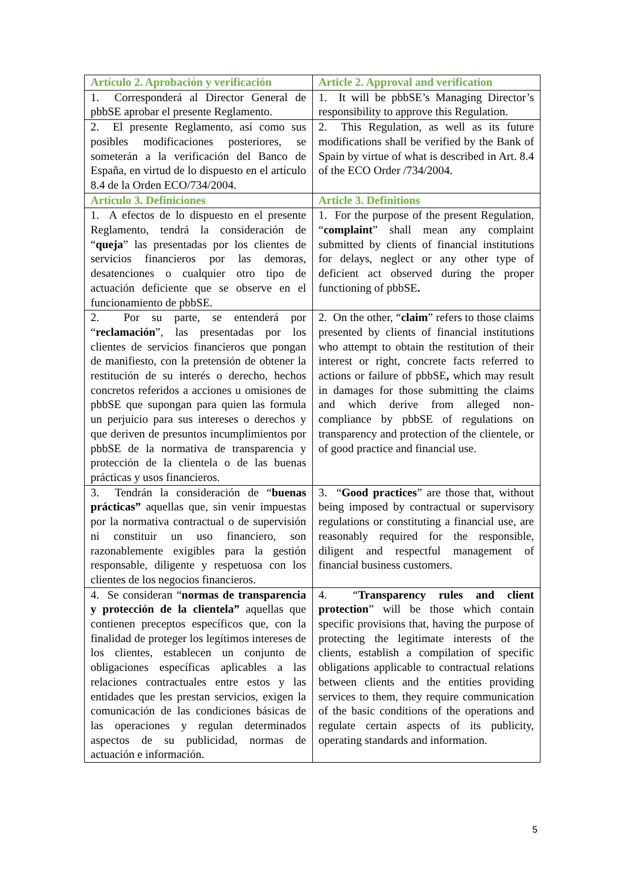| Artículo 2. Aprobación y verificación | Article 2. Approval and verification |
| 1. Corresponderá al Director General de pbbSE aprobar el presente Reglamento. | 1. It will be pbbSE’s Managing Director’s responsibility to approve this Regulation. |
| 2. El presente Reglamento, así como sus posibles modificaciones posteriores, se someterán a la verificación del Banco de España, en virtud de lo dispuesto en el artículo 8.4 de la Orden ECO/734/2004. | 2. This Regulation, as well as its future modifications shall be verified by the Bank of Spain by virtue of what is described in Art. 8.4 of the ECO Order /734/2004. |
| Artículo 3. Definiciones | Article 3. Definitions |
| 1. A efectos de lo dispuesto en el presente Reglamento, tendrá la consideración de “ queja ” las presentadas por los clientes de servicios financieros por las demoras, desatenciones o cualquier otro tipo de actuación deficiente que se observe en el funcionamiento de pbbSE. | 1. For the purpose of the present Regulation, “ complaint ” shall mean any complaint submitted by clients of financial institutions for delays, neglect or any other type of deficient act observed during the proper functioning of pbbSE . |
| 2. Por su parte, se entenderá por “ reclamación ”, las presentadas por los clientes de servicios financieros que pongan de manifiesto, con la pretensión de obtener la restitución de su interés o derecho, hechos concretos referidos a acciones u omisiones de pbbSE que supongan para quien las formula un perjuicio para sus intereses o derechos y que deriven de presuntos incumplimientos por pbbSE de la normativa de transparencia y protección de la clientela o de las buenas prácticas y usos financieros. | 2. On the other, “ claim ” refers to those claims presented by clients of financial institutions who attempt to obtain the restitution of their interest or right, concrete facts referred to actions or failure of pbbSE , which may result in damages for those submitting the claims and which derive from alleged non-compliance by pbbSE of regulations on transparency and protection of the clientele, or of good practice and financial use. |
| 3. Tendrán la consideración de “ buenas prácticas” aquellas que, sin venir impuestas por la normativa contractual o de supervisión ni constituir un uso financiero, son razonablemente exigibles para la gestión responsable, diligente y respetuosa con los clientes de los negocios financieros. | 3. “ Good practices ” are those that, without being imposed by contractual or supervisory regulations or constituting a financial use, are reasonably required for the responsible, diligent and respectful management of financial business customers. |
| 4. Se consideran “ normas de transparencia y protección de la clientela” aquellas que contienen preceptos específicos que, con la finalidad de proteger los legítimos intereses de los clientes, establecen un conjunto de obligaciones específicas aplicables a las relaciones contractuales entre estos y las entidades que les prestan servicios, exigen la comunicación de las condiciones básicas de las operaciones y regulan determinados aspectos de su publicidad, normas de actuación e información. | 4. “ Transparency rules and client protection ” will be those which contain specific provisions that, having the purpose of protecting the legitimate interests of the clients, establish a compilation of specific obligations applicable to contractual relations between clients and the entities providing services to them, they require communication of the basic conditions of the operations and regulate certain aspects of its publicity, operating standards and information. |
5